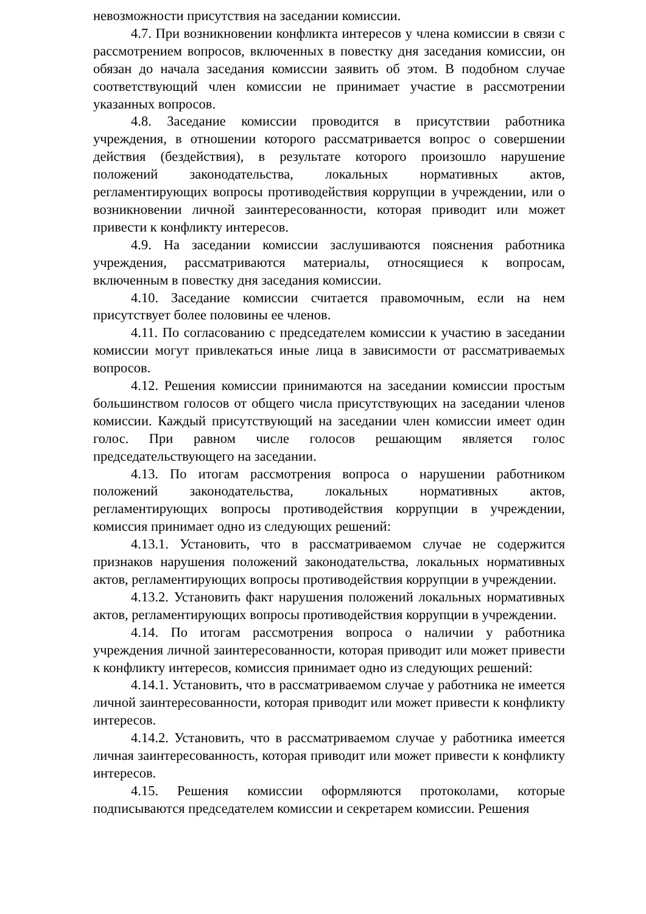невозможности присутствия на заседании комиссии.
4.7. При возникновении конфликта интересов у члена комиссии в связи с рассмотрением вопросов, включенных в повестку дня заседания комиссии, он обязан до начала заседания комиссии заявить об этом. В подобном случае соответствующий член комиссии не принимает участие в рассмотрении указанных вопросов.
4.8. Заседание комиссии проводится в присутствии работника учреждения, в отношении которого рассматривается вопрос о совершении действия (бездействия), в результате которого произошло нарушение положений законодательства, локальных нормативных актов, регламентирующих вопросы противодействия коррупции в учреждении, или о возникновении личной заинтересованности, которая приводит или может привести к конфликту интересов.
4.9. На заседании комиссии заслушиваются пояснения работника учреждения, рассматриваются материалы, относящиеся к вопросам, включенным в повестку дня заседания комиссии.
4.10. Заседание комиссии считается правомочным, если на нем присутствует более половины ее членов.
4.11. По согласованию с председателем комиссии к участию в заседании комиссии могут привлекаться иные лица в зависимости от рассматриваемых вопросов.
4.12. Решения комиссии принимаются на заседании комиссии простым большинством голосов от общего числа присутствующих на заседании членов комиссии. Каждый присутствующий на заседании член комиссии имеет один голос. При равном числе голосов решающим является голос председательствующего на заседании.
4.13. По итогам рассмотрения вопроса о нарушении работником положений законодательства, локальных нормативных актов, регламентирующих вопросы противодействия коррупции в учреждении, комиссия принимает одно из следующих решений:
4.13.1. Установить, что в рассматриваемом случае не содержится признаков нарушения положений законодательства, локальных нормативных актов, регламентирующих вопросы противодействия коррупции в учреждении.
4.13.2. Установить факт нарушения положений локальных нормативных актов, регламентирующих вопросы противодействия коррупции в учреждении.
4.14. По итогам рассмотрения вопроса о наличии у работника учреждения личной заинтересованности, которая приводит или может привести к конфликту интересов, комиссия принимает одно из следующих решений:
4.14.1. Установить, что в рассматриваемом случае у работника не имеется личной заинтересованности, которая приводит или может привести к конфликту интересов.
4.14.2. Установить, что в рассматриваемом случае у работника имеется личная заинтересованность, которая приводит или может привести к конфликту интересов.
4.15. Решения комиссии оформляются протоколами, которые подписываются председателем комиссии и секретарем комиссии. Решения